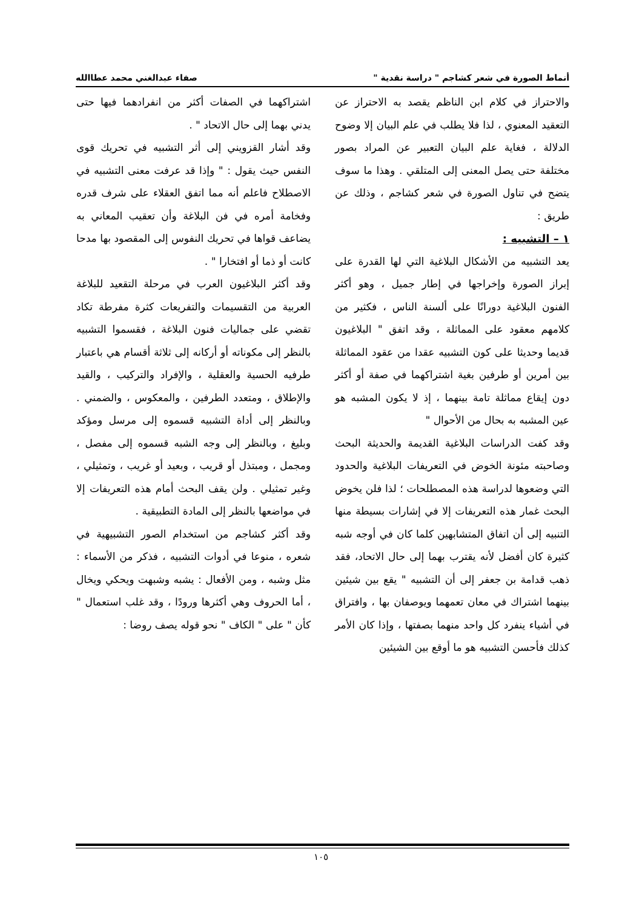أنماط الصورة في شعر كشاجم " دراسة نقدية " صفاء عبدالغني محمد عطاالله
والاحتراز في كلام ابن الناظم يقصد به الاحتراز عن التعقيد المعنوي ، لذا فلا يطلب في علم البيان إلا وضوح الدلالة ، فغاية علم البيان التعبير عن المراد بصور مختلفة حتى يصل المعنى إلى المتلقي . وهذا ما سوف يتضح في تناول الصورة في شعر كشاجم ، وذلك عن طريق :
١ – التشبيه :
يعد التشبيه من الأشكال البلاغية التي لها القدرة على إبراز الصورة وإخراجها في إطار جميل ، وهو أكثر الفنون البلاغية دورانًا على ألسنة الناس ، فكثير من كلامهم معقود على المماثلة ، وقد اتفق " البلاغيون قديما وحديثا على كون التشبيه عقدا من عقود المماثلة بين أمرين أو طرفين بغية اشتراكهما في صفة أو أكثر دون إيقاع مماثلة تامة بينهما ، إذ لا يكون المشبه هو عين المشبه به بحال من الأحوال "
وقد كفت الدراسات البلاغية القديمة والحديثة البحث وصاحبته مئونة الخوض في التعريفات البلاغية والحدود التي وضعوها لدراسة هذه المصطلحات ؛ لذا فلن يخوض البحث غمار هذه التعريفات إلا في إشارات بسيطة منها التنبيه إلى أن اتفاق المتشابهين كلما كان في أوجه شبه كثيرة كان أفضل لأنه يقترب بهما إلى حال الاتحاد، فقد ذهب قدامة بن جعفر إلى أن التشبيه " يقع بين شيئين بينهما اشتراك في معان تعمهما ويوصفان بها ، وافتراق في أشياء ينفرد كل واحد منهما بصفتها ، وإذا كان الأمر كذلك فأحسن التشبيه هو ما أوقع بين الشيئين
اشتراكهما في الصفات أكثر من انفرادهما فيها حتى يدني بهما إلى حال الاتحاد " .
وقد أشار القزويني إلى أثر التشبيه في تحريك قوى النفس حيث يقول : " وإذا قد عرفت معنى التشبيه في الاصطلاح فاعلم أنه مما اتفق العقلاء على شرف قدره وفخامة أمره في فن البلاغة وأن تعقيب المعاني به يضاعف قواها في تحريك النفوس إلى المقصود بها مدحا كانت أو ذما أو افتخارا " .
وقد أكثر البلاغيون العرب في مرحلة التقعيد للبلاغة العربية من التقسيمات والتفريعات كثرة مفرطة تكاد تقضي على جماليات فنون البلاغة ، فقسموا التشبيه بالنظر إلى مكوناته أو أركانه إلى ثلاثة أقسام هي باعتبار طرفيه الحسية والعقلية ، والإفراد والتركيب ، والقيد والإطلاق ، ومتعدد الطرفين ، والمعكوس ، والضمني . وبالنظر إلى أداة التشبيه قسموه إلى مرسل ومؤكد وبليغ ، وبالنظر إلى وجه الشبه قسموه إلى مفصل ، ومجمل ، ومبتذل أو قريب ، وبعيد أو غريب ، وتمثيلي ، وغير تمثيلي . ولن يقف البحث أمام هذه التعريفات إلا في مواضعها بالنظر إلى المادة التطبيقية .
وقد أكثر كشاجم من استخدام الصور التشبيهية في شعره ، منوعا في أدوات التشبيه ، فذكر من الأسماء : مثل وشبه ، ومن الأفعال : يشبه وشبهت ويحكي ويخال ، أما الحروف وهي أكثرها ورودًا ، وقد غلب استعمال " كأن " على " الكاف " نحو قوله يصف روضا :
١٠٥